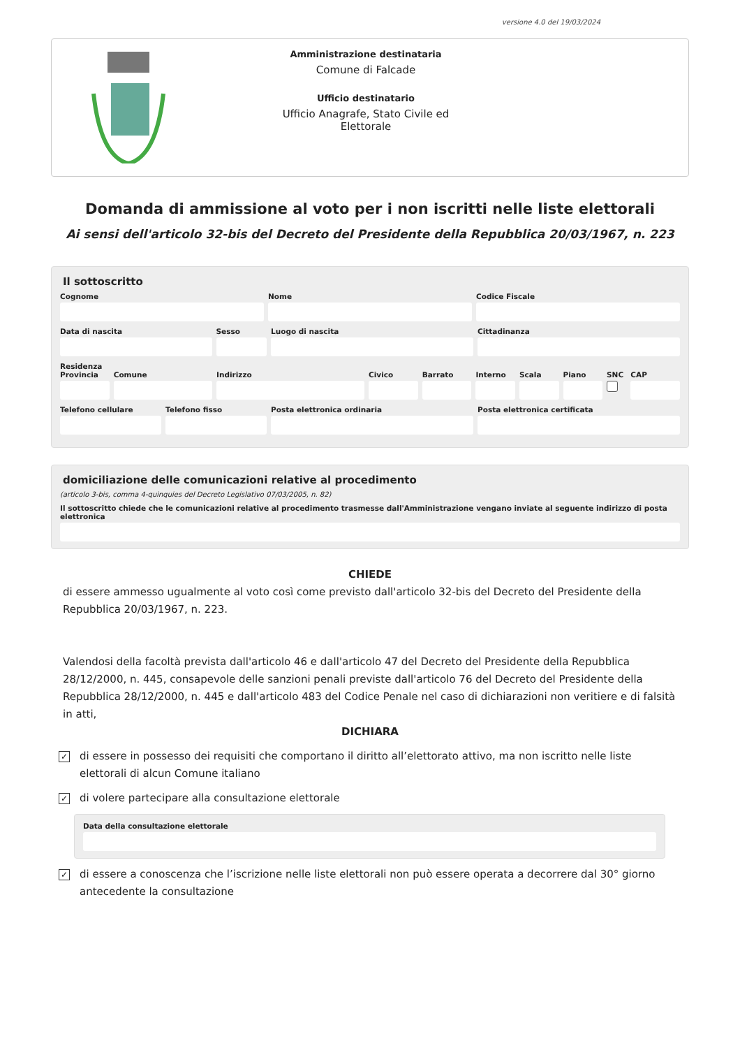versione 4.0 del 19/03/2024
Amministrazione destinataria
Comune di Falcade
Ufficio destinatario
Ufficio Anagrafe, Stato Civile ed
Elettorale
Domanda di ammissione al voto per i non iscritti nelle liste elettorali
Ai sensi dell'articolo 32-bis del Decreto del Presidente della Repubblica 20/03/1967, n. 223
Il sottoscritto
Cognome Nome Codice Fiscale
Data di nascita Sesso Luogo di nascita Cittadinanza
Residenza
Provincia Comune Indirizzo Civico Barrato Interno Scala Piano SNC CAP
Telefono cellulare Telefono fisso Posta elettronica ordinaria Posta elettronica certificata
domiciliazione delle comunicazioni relative al procedimento
(articolo 3-bis, comma 4-quinquies del Decreto Legislativo 07/03/2005, n. 82)
Il sottoscritto chiede che le comunicazioni relative al procedimento trasmesse dall'Amministrazione vengano inviate al seguente indirizzo di posta elettronica
CHIEDE
di essere ammesso ugualmente al voto così come previsto dall'articolo 32-bis del Decreto del Presidente della Repubblica 20/03/1967, n. 223.
Valendosi della facoltà prevista dall'articolo 46 e dall'articolo 47 del Decreto del Presidente della Repubblica 28/12/2000, n. 445, consapevole delle sanzioni penali previste dall'articolo 76 del Decreto del Presidente della Repubblica 28/12/2000, n. 445 e dall'articolo 483 del Codice Penale nel caso di dichiarazioni non veritiere e di falsità in atti,
DICHIARA
✓
di essere in possesso dei requisiti che comportano il diritto all’elettorato attivo, ma non iscritto nelle liste elettorali di alcun Comune italiano
✓
di volere partecipare alla consultazione elettorale
Data della consultazione elettorale
✓
di essere a conoscenza che l’iscrizione nelle liste elettorali non può essere operata a decorrere dal 30° giorno antecedente la consultazione